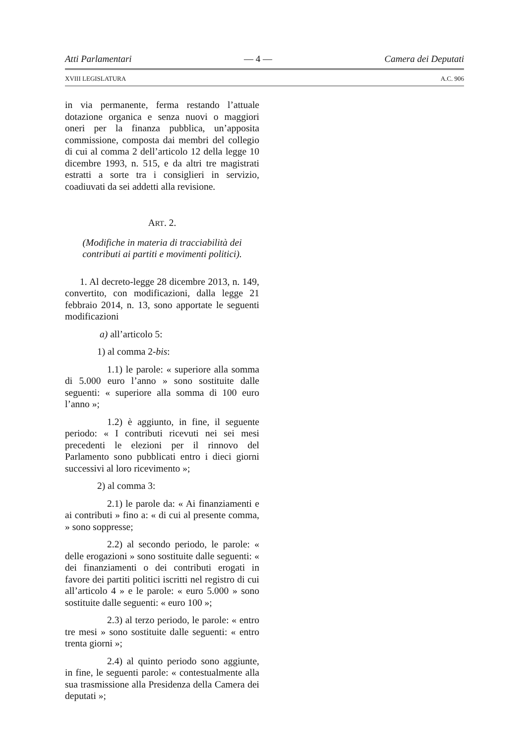Atti Parlamentari — 4 — Camera dei Deputati
XVIII LEGISLATURA A.C. 906
in via permanente, ferma restando l’attuale dotazione organica e senza nuovi o maggiori oneri per la finanza pubblica, un’apposita commissione, composta dai membri del collegio di cui al comma 2 dell’articolo 12 della legge 10 dicembre 1993, n. 515, e da altri tre magistrati estratti a sorte tra i consiglieri in servizio, coadiuvati da sei addetti alla revisione.
ART. 2.
(Modifiche in materia di tracciabilità dei contributi ai partiti e movimenti politici).
1. Al decreto-legge 28 dicembre 2013, n. 149, convertito, con modificazioni, dalla legge 21 febbraio 2014, n. 13, sono apportate le seguenti modificazioni
a) all’articolo 5:
1) al comma 2-bis:
1.1) le parole: « superiore alla somma di 5.000 euro l’anno » sono sostituite dalle seguenti: « superiore alla somma di 100 euro l’anno »;
1.2) è aggiunto, in fine, il seguente periodo: « I contributi ricevuti nei sei mesi precedenti le elezioni per il rinnovo del Parlamento sono pubblicati entro i dieci giorni successivi al loro ricevimento »;
2) al comma 3:
2.1) le parole da: « Ai finanziamenti e ai contributi » fino a: « di cui al presente comma, » sono soppresse;
2.2) al secondo periodo, le parole: « delle erogazioni » sono sostituite dalle seguenti: « dei finanziamenti o dei contributi erogati in favore dei partiti politici iscritti nel registro di cui all’articolo 4 » e le parole: « euro 5.000 » sono sostituite dalle seguenti: « euro 100 »;
2.3) al terzo periodo, le parole: « entro tre mesi » sono sostituite dalle seguenti: « entro trenta giorni »;
2.4) al quinto periodo sono aggiunte, in fine, le seguenti parole: « contestualmente alla sua trasmissione alla Presidenza della Camera dei deputati »;